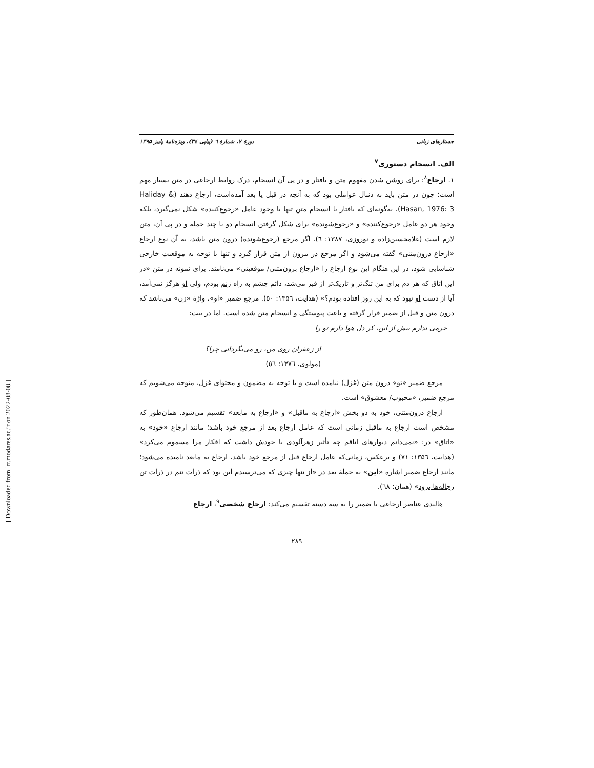جستارهای زبانی دورهٔ ۷، شمارهٔ ٦ (پیاپی ٣٤)، ویژه‌نامهٔ پاییز ۱۳۹۵
الف. انسجام دستوری<sup>۷</sup>
۱. ارجاع<sup>۸</sup>: برای روشن شدن مفهوم متن و بافتار و در پی آن انسجام، درک روابط ارجاعی در متن بسیار مهم است؛ چون در متن باید به دنبال عواملی بود که به آنچه در قبل یا بعد آمده‌است، ارجاع دهند (Haliday & Hasan, 1976: 3). به‌گونه‌ای که بافتار یا انسجام متن تنها با وجود عامل «رجوع‌کننده» شکل نمی‌گیرد، بلکه وجود هر دو عامل «رجوع‌کننده» و «رجوع‌شونده» برای شکل گرفتن انسجام دو یا چند جمله و در پی آن، متن لازم است (غلامحسین‌زاده و نوروزی، ۱۳۸۷: ٦). اگر مرجع (رجوع‌شونده) درون متن باشد، به آن نوع ارجاع «ارجاع درون‌متنی» گفته می‌شود و اگر مرجع در بیرون از متن قرار گیرد و تنها با توجه به موقعیت خارجی شناسایی شود، در این هنگام این نوع ارجاع را «ارجاع برون‌متنی/ موقعیتی» می‌نامند. برای نمونه در متن «در این اتاق که هر دم برای من تنگ‌تر و تاریک‌تر از قبر می‌شد، دائم چشم به راه زنم بودم، ولی او هرگز نمی‌آمد، آیا از دست او نبود که به این روز افتاده بودم؟» (هدایت، ۱۳۵٦: ٥٠). مرجع ضمیر «او»، واژهٔ «زن» می‌باشد که درون متن و قبل از ضمیر قرار گرفته و باعث پیوستگی و انسجام متن شده است. اما در بیت:
جرمی ندارم بیش از این، کز دل هوا دارم تو را
از زعفران روی من، رو می‌بگردانی چرا؟
(مولوی، ۱۳۷٦: ٥٦)
مرجع ضمیر «تو» درون متن (غزل) نیامده است و با توجه به مضمون و محتوای غزل، متوجه می‌شویم که مرجع ضمیر، «محبوب/ معشوق» است.
ارجاع درون‌متنی، خود به دو بخش «ارجاع به ماقبل» و «ارجاع به مابعد» تقسیم می‌شود. همان‌طور که مشخص است ارجاع به ماقبل زمانی است که عامل ارجاع بعد از مرجع خود باشد؛ مانند ارجاع «خود» به «اتاق» در: «نمی‌دانم دیوارهای اتاقم چه تأثیر زهرآلودی با خودش داشت که افکار مرا مسموم می‌کرد» (هدایت، ۱۳۵٦: ۷۱) و برعکس، زمانی‌که عامل ارجاع قبل از مرجع خود باشد، ارجاع به مابعد نامیده می‌شود؛ مانند ارجاع ضمیر اشاره «این» به جملهٔ بعد در «از تنها چیزی که می‌ترسیدم این بود که ذرات تنم در ذرات تن رجاله‌ها برود» (همان: ٦٨).
هالیدی عناصر ارجاعی یا ضمیر را به سه دسته تقسیم می‌کند: ارجاع شخصی<sup>۹</sup>، ارجاع
۲۸۹
[ Downloaded from lrr.modares.ac.ir on 2022-08-08 ]